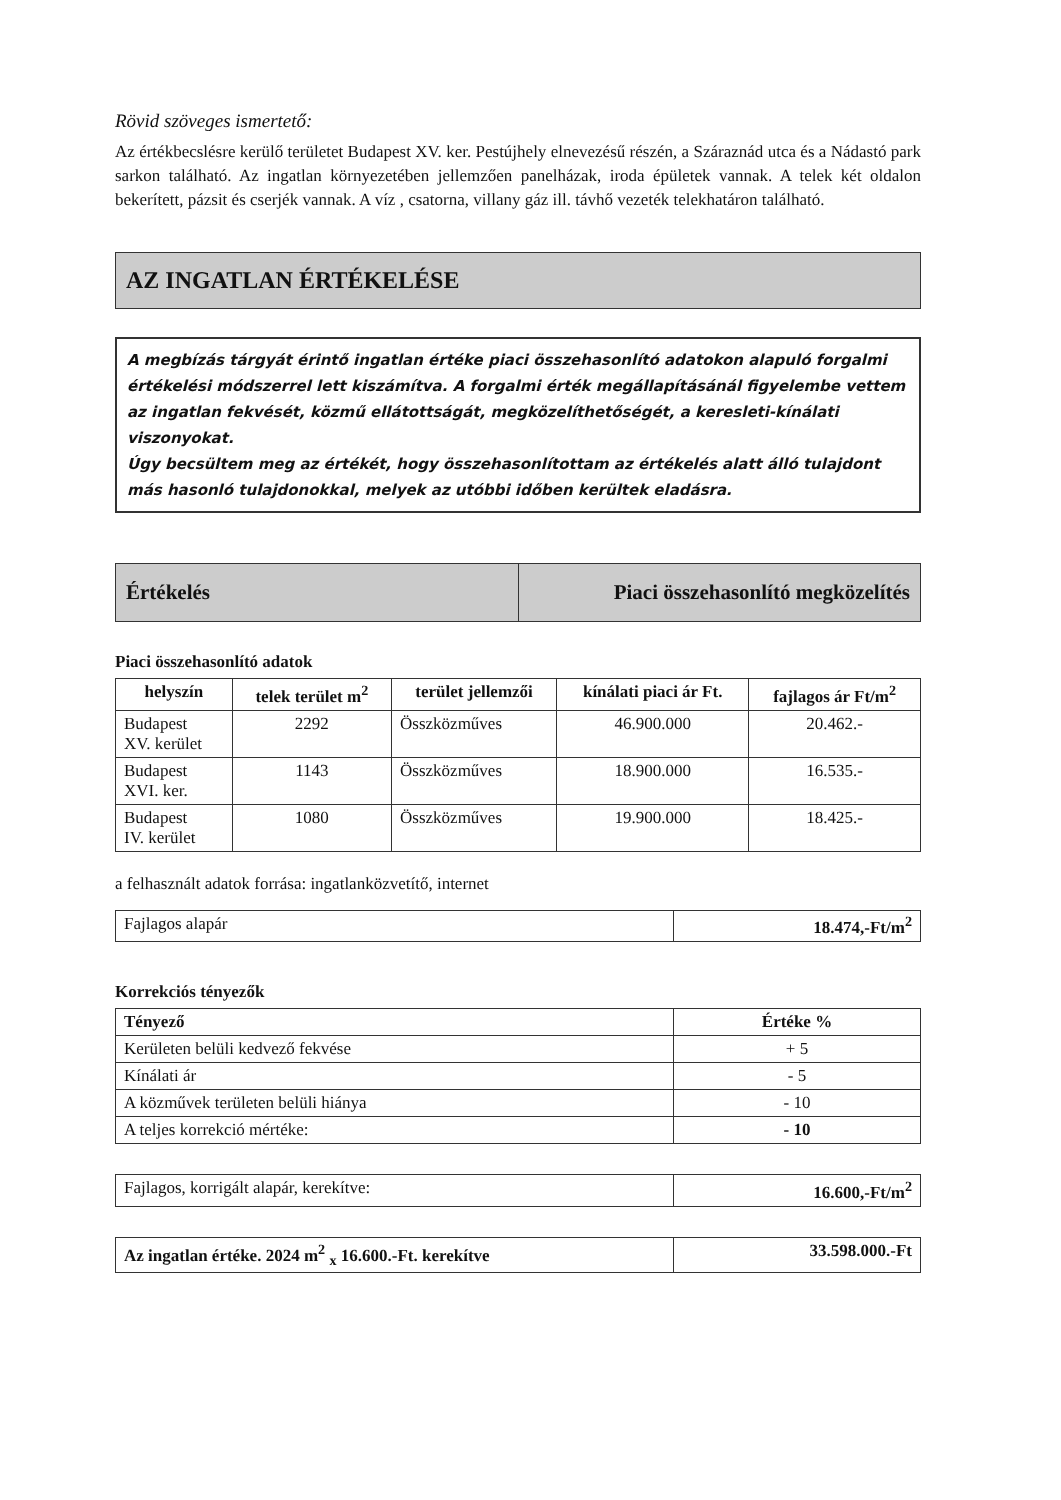Rövid szöveges ismertető:
Az értékbecslésre kerülő területet Budapest XV. ker. Pestújhely elnevezésű részén, a Száraznád utca és a Nádastó park sarkon található. Az ingatlan környezetében jellemzően panelházak, iroda épületek vannak. A telek két oldalon bekerített, pázsit és cserjék vannak. A víz , csatorna, villany gáz ill. távhő vezeték telekhatáron található.
AZ INGATLAN ÉRTÉKELÉSE
A megbízás tárgyát érintő ingatlan értéke piaci összehasonlító adatokon alapuló forgalmi értékelési módszerrel lett kiszámítva. A forgalmi érték megállapításánál figyelembe vettem az ingatlan fekvését, közmű ellátottságát, megközelíthetőségét, a keresleti-kínálati viszonyokat.
Úgy becsültem meg az értékét, hogy összehasonlítottam az értékelés alatt álló tulajdont más hasonló tulajdonokkal, melyek az utóbbi időben kerültek eladásra.
Értékelés Piaci összehasonlító megközelítés
Piaci összehasonlító adatok
| helyszín | telek terület m<sup>2</sup> | terület jellemzői | kínálati piaci ár Ft. | fajlagos ár Ft/m<sup>2</sup> |
| --- | --- | --- | --- | --- |
| Budapest XV. kerület | 2292 | Összközműves | 46.900.000 | 20.462.- |
| Budapest XVI. ker. | 1143 | Összközműves | 18.900.000 | 16.535.- |
| Budapest IV. kerület | 1080 | Összközműves | 19.900.000 | 18.425.- |
a felhasznált adatok forrása: ingatlanközvetítő, internet
| Fajlagos alapár | 18.474,-Ft/m<sup>2</sup> |
Korrekciós tényezők
| Tényező | Értéke % |
| --- | --- |
| Kerületen belüli kedvező fekvése | + 5 |
| Kínálati ár | - 5 |
| A közművek területen belüli hiánya | - 10 |
| A teljes korrekció mértéke: | - 10 |
| Fajlagos, korrigált alapár, kerekítve: | 16.600,-Ft/m<sup>2</sup> |
| Az ingatlan értéke. 2024 m<sup>2</sup> <sub>x</sub> 16.600.-Ft. kerekítve | 33.598.000.-Ft |